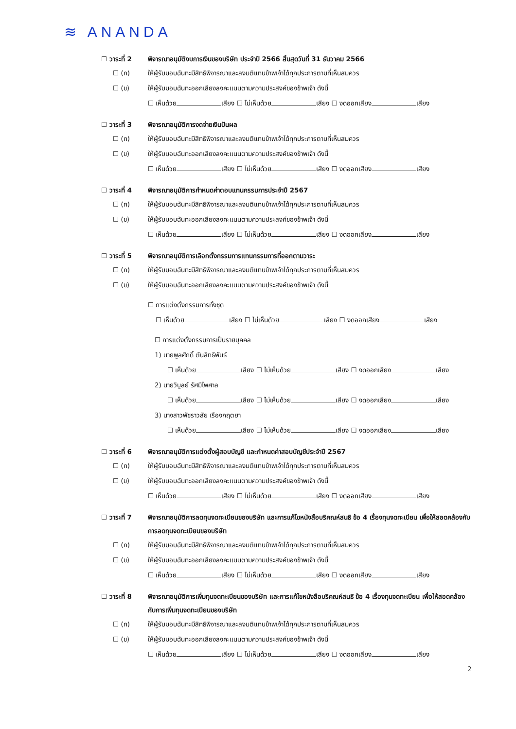≋ ANANDA
☐ วาระที่ 2 พิจารณาอนุมัติงบการเงินของบริษัท ประจำปี 2566 สิ้นสุดวันที่ 31 ธันวาคม 2566
☐ (ก) ให้ผู้รับมอบฉันทะมีสิทธิพิจารณาและลงมติแทนข้าพเจ้าได้ทุกประการตามที่เห็นสมควร
☐ (ข) ให้ผู้รับมอบฉันทะออกเสียงลงคะแนนตามความประสงค์ของข้าพเจ้า ดังนี้
☐ เห็นด้วย เสียง ☐ ไม่เห็นด้วย เสียง ☐ งดออกเสียง เสียง
☐ วาระที่ 3 พิจารณาอนุมัติการงดจ่ายเงินปันผล
☐ (ก) ให้ผู้รับมอบฉันทะมีสิทธิพิจารณาและลงมติแทนข้าพเจ้าได้ทุกประการตามที่เห็นสมควร
☐ (ข) ให้ผู้รับมอบฉันทะออกเสียงลงคะแนนตามความประสงค์ของข้าพเจ้า ดังนี้
☐ เห็นด้วย เสียง ☐ ไม่เห็นด้วย เสียง ☐ งดออกเสียง เสียง
☐ วาระที่ 4 พิจารณาอนุมัติการกำหนดค่าตอบแทนกรรมการประจำปี 2567
☐ (ก) ให้ผู้รับมอบฉันทะมีสิทธิพิจารณาและลงมติแทนข้าพเจ้าได้ทุกประการตามที่เห็นสมควร
☐ (ข) ให้ผู้รับมอบฉันทะออกเสียงลงคะแนนตามความประสงค์ของข้าพเจ้า ดังนี้
☐ เห็นด้วย เสียง ☐ ไม่เห็นด้วย เสียง ☐ งดออกเสียง เสียง
☐ วาระที่ 5 พิจารณาอนุมัติการเลือกตั้งกรรมการแทนกรรมการที่ออกตามวาระ
☐ (ก) ให้ผู้รับมอบฉันทะมีสิทธิพิจารณาและลงมติแทนข้าพเจ้าได้ทุกประการตามที่เห็นสมควร
☐ (ข) ให้ผู้รับมอบฉันทะออกเสียงลงคะแนนตามความประสงค์ของข้าพเจ้า ดังนี้
☐ การแต่งตั้งกรรมการทั้งชุด
☐ เห็นด้วย เสียง ☐ ไม่เห็นด้วย เสียง ☐ งดออกเสียง เสียง
☐ การแต่งตั้งกรรมการเป็นรายบุคคล
1) นายพูลศักดิ์ ตันสิทธิพันธ์
☐ เห็นด้วย เสียง ☐ ไม่เห็นด้วย เสียง ☐ งดออกเสียง เสียง
2) นายวิบูลย์ รัศมีไพศาล
☐ เห็นด้วย เสียง ☐ ไม่เห็นด้วย เสียง ☐ งดออกเสียง เสียง
3) นางสาวพัชราวลัย เรืองกฤตยา
☐ เห็นด้วย เสียง ☐ ไม่เห็นด้วย เสียง ☐ งดออกเสียง เสียง
☐ วาระที่ 6 พิจารณาอนุมัติการแต่งตั้งผู้สอบบัญชี และกำหนดค่าสอบบัญชีประจำปี 2567
☐ (ก) ให้ผู้รับมอบฉันทะมีสิทธิพิจารณาและลงมติแทนข้าพเจ้าได้ทุกประการตามที่เห็นสมควร
☐ (ข) ให้ผู้รับมอบฉันทะออกเสียงลงคะแนนตามความประสงค์ของข้าพเจ้า ดังนี้
☐ เห็นด้วย เสียง ☐ ไม่เห็นด้วย เสียง ☐ งดออกเสียง เสียง
☐ วาระที่ 7 พิจารณาอนุมัติการลดทุนจดทะเบียนของบริษัท และการแก้ไขหนังสือบริคณห์สนธิ ข้อ 4 เรื่องทุนจดทะเบียน เพื่อให้สอดคล้องกับการลดทุนจดทะเบียนของบริษัท
☐ (ก) ให้ผู้รับมอบฉันทะมีสิทธิพิจารณาและลงมติแทนข้าพเจ้าได้ทุกประการตามที่เห็นสมควร
☐ (ข) ให้ผู้รับมอบฉันทะออกเสียงลงคะแนนตามความประสงค์ของข้าพเจ้า ดังนี้
☐ เห็นด้วย เสียง ☐ ไม่เห็นด้วย เสียง ☐ งดออกเสียง เสียง
☐ วาระที่ 8 พิจารณาอนุมัติการเพิ่มทุนจดทะเบียนของบริษัท และการแก้ไขหนังสือบริคณห์สนธิ ข้อ 4 เรื่องทุนจดทะเบียน เพื่อให้สอดคล้องกับการเพิ่มทุนจดทะเบียนของบริษัท
☐ (ก) ให้ผู้รับมอบฉันทะมีสิทธิพิจารณาและลงมติแทนข้าพเจ้าได้ทุกประการตามที่เห็นสมควร
☐ (ข) ให้ผู้รับมอบฉันทะออกเสียงลงคะแนนตามความประสงค์ของข้าพเจ้า ดังนี้
☐ เห็นด้วย เสียง ☐ ไม่เห็นด้วย เสียง ☐ งดออกเสียง เสียง
2